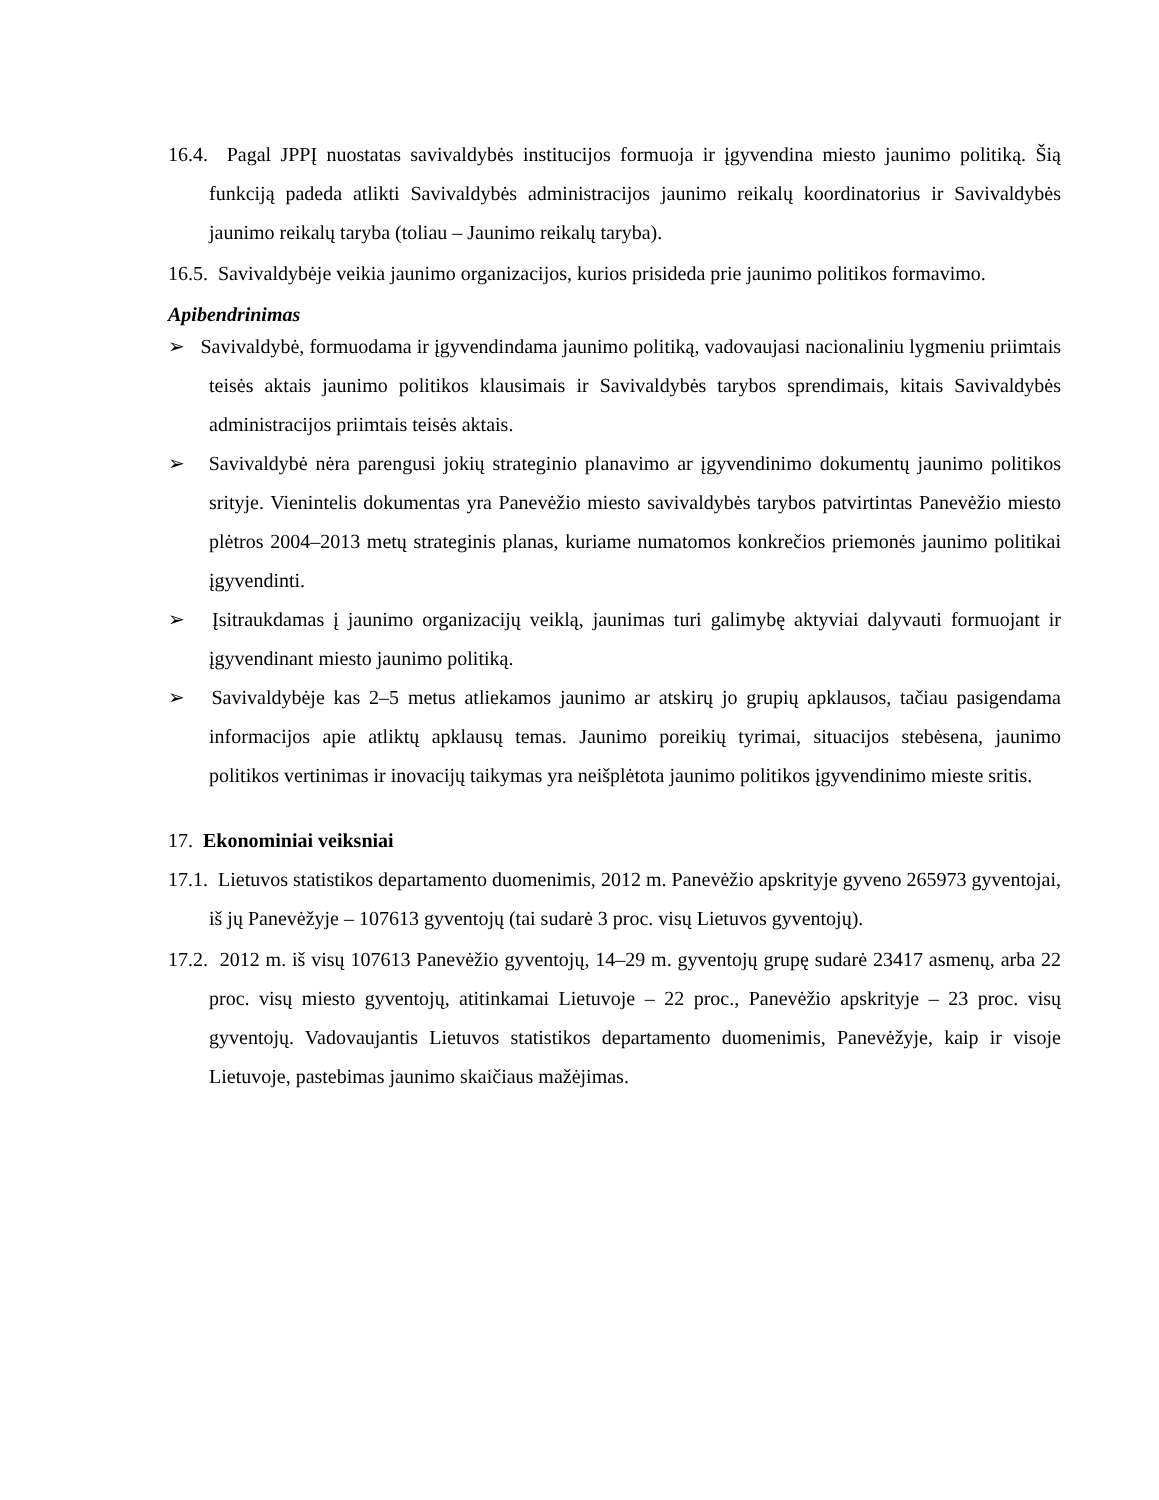16.4. Pagal JPPĮ nuostatas savivaldybės institucijos formuoja ir įgyvendina miesto jaunimo politiką. Šią funkciją padeda atlikti Savivaldybės administracijos jaunimo reikalų koordinatorius ir Savivaldybės jaunimo reikalų taryba (toliau – Jaunimo reikalų taryba).
16.5. Savivaldybėje veikia jaunimo organizacijos, kurios prisideda prie jaunimo politikos formavimo.
Apibendrinimas
➢ Savivaldybė, formuodama ir įgyvendindama jaunimo politiką, vadovaujasi nacionaliniu lygmeniu priimtais teisės aktais jaunimo politikos klausimais ir Savivaldybės tarybos sprendimais, kitais Savivaldybės administracijos priimtais teisės aktais.
➢ Savivaldybė nėra parengusi jokių strateginio planavimo ar įgyvendinimo dokumentų jaunimo politikos srityje. Vienintelis dokumentas yra Panevėžio miesto savivaldybės tarybos patvirtintas Panevėžio miesto plėtros 2004–2013 metų strateginis planas, kuriame numatomos konkrečios priemonės jaunimo politikai įgyvendinti.
➢ Įsitraukdamas į jaunimo organizacijų veiklą, jaunimas turi galimybę aktyviai dalyvauti formuojant ir įgyvendinant miesto jaunimo politiką.
➢ Savivaldybėje kas 2–5 metus atliekamos jaunimo ar atskirų jo grupių apklausos, tačiau pasigendama informacijos apie atliktų apklausų temas. Jaunimo poreikių tyrimai, situacijos stebėsena, jaunimo politikos vertinimas ir inovacijų taikymas yra neišplėtota jaunimo politikos įgyvendinimo mieste sritis.
17. Ekonominiai veiksniai
17.1. Lietuvos statistikos departamento duomenimis, 2012 m. Panevėžio apskrityje gyveno 265973 gyventojai, iš jų Panevėžyje – 107613 gyventojų (tai sudarė 3 proc. visų Lietuvos gyventojų).
17.2. 2012 m. iš visų 107613 Panevėžio gyventojų, 14–29 m. gyventojų grupę sudarė 23417 asmenų, arba 22 proc. visų miesto gyventojų, atitinkamai Lietuvoje – 22 proc., Panevėžio apskrityje – 23 proc. visų gyventojų. Vadovaujantis Lietuvos statistikos departamento duomenimis, Panevėžyje, kaip ir visoje Lietuvoje, pastebimas jaunimo skaičiaus mažėjimas.